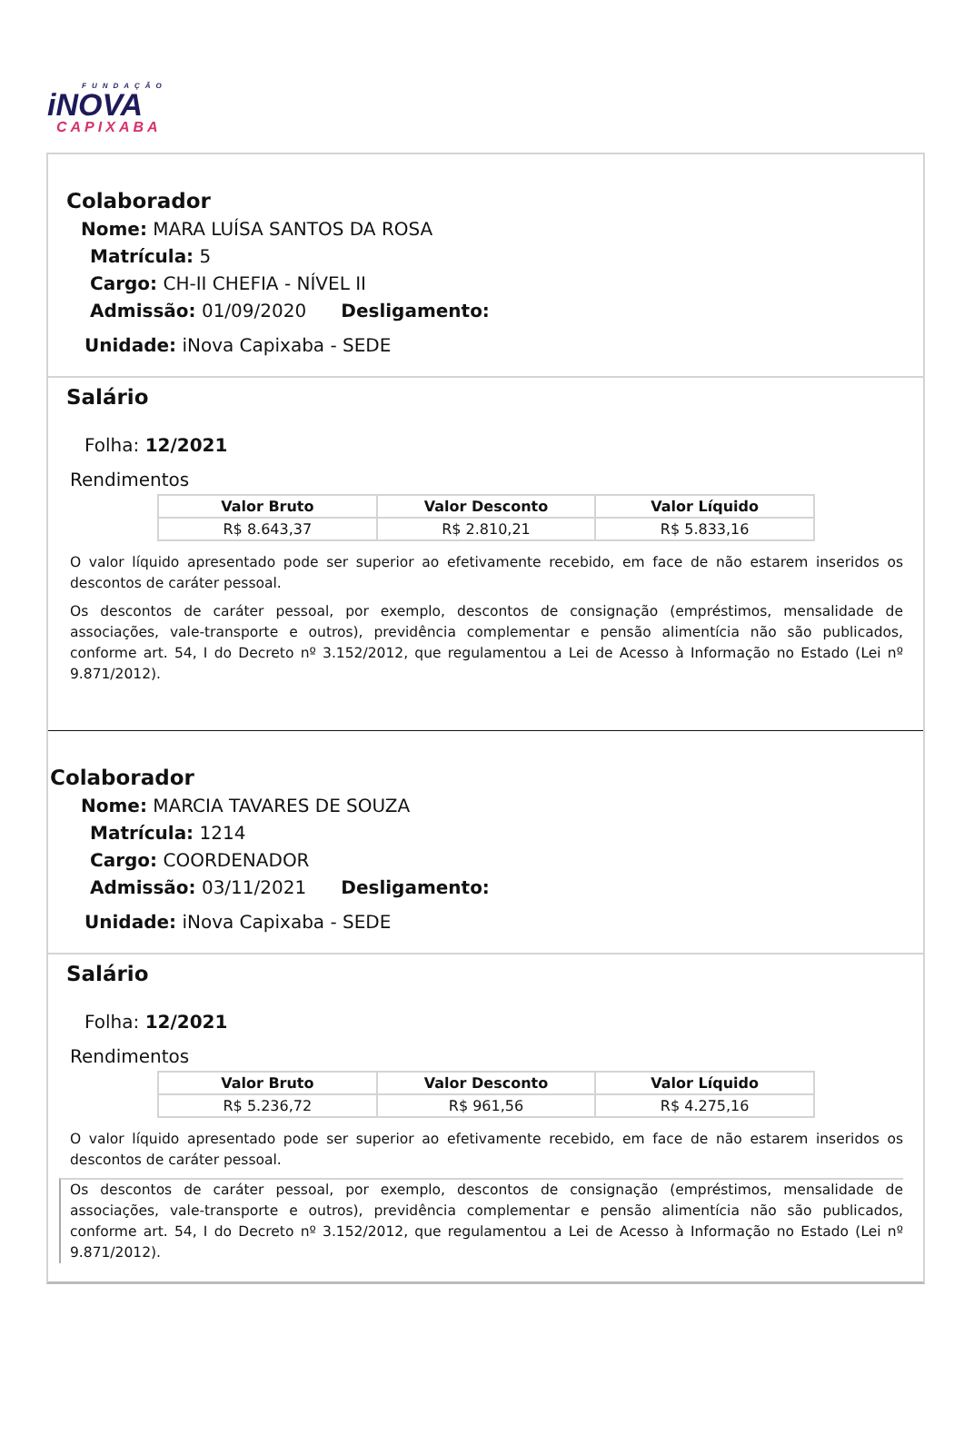FUNDAÇÃO
iNOVA
CAPIXABA
Colaborador
Nome: MARA LUÍSA SANTOS DA ROSA
Matrícula: 5
Cargo: CH-II CHEFIA - NÍVEL II
Admissão: 01/09/2020 Desligamento:
Unidade: iNova Capixaba - SEDE
Salário
Folha: 12/2021
Rendimentos
| Valor Bruto | Valor Desconto | Valor Líquido |
| --- | --- | --- |
| R$ 8.643,37 | R$ 2.810,21 | R$ 5.833,16 |
O valor líquido apresentado pode ser superior ao efetivamente recebido, em face de não estarem inseridos os descontos de caráter pessoal.
Os descontos de caráter pessoal, por exemplo, descontos de consignação (empréstimos, mensalidade de associações, vale-transporte e outros), previdência complementar e pensão alimentícia não são publicados, conforme art. 54, I do Decreto nº 3.152/2012, que regulamentou a Lei de Acesso à Informação no Estado (Lei nº 9.871/2012).
Colaborador
Nome: MARCIA TAVARES DE SOUZA
Matrícula: 1214
Cargo: COORDENADOR
Admissão: 03/11/2021 Desligamento:
Unidade: iNova Capixaba - SEDE
Salário
Folha: 12/2021
Rendimentos
| Valor Bruto | Valor Desconto | Valor Líquido |
| --- | --- | --- |
| R$ 5.236,72 | R$ 961,56 | R$ 4.275,16 |
O valor líquido apresentado pode ser superior ao efetivamente recebido, em face de não estarem inseridos os descontos de caráter pessoal.
Os descontos de caráter pessoal, por exemplo, descontos de consignação (empréstimos, mensalidade de associações, vale-transporte e outros), previdência complementar e pensão alimentícia não são publicados, conforme art. 54, I do Decreto nº 3.152/2012, que regulamentou a Lei de Acesso à Informação no Estado (Lei nº 9.871/2012).